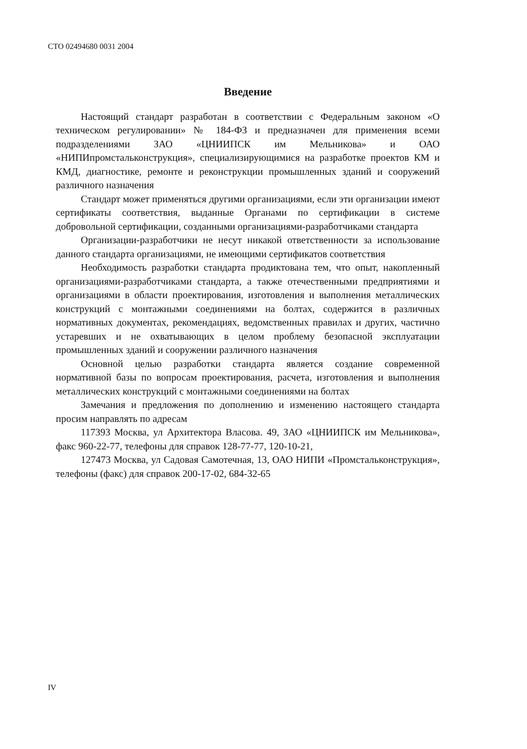СТО 02494680 0031 2004
Введение
Настоящий стандарт разработан в соответствии с Федеральным законом «О техническом регулировании» № 184-ФЗ и предназначен для применения всеми подразделениями ЗАО «ЦНИИПСК им Мельникова» и ОАО «НИПИпромстальконструкция», специализирующимися на разработке проектов КМ и КМД, диагностике, ремонте и реконструкции промышленных зданий и сооружений различного назначения
Стандарт может применяться другими организациями, если эти организации имеют сертификаты соответствия, выданные Органами по сертификации в системе добровольной сертификации, созданными организациями-разработчиками стандарта
Организации-разработчики не несут никакой ответственности за использование данного стандарта организациями, не имеющими сертификатов соответствия
Необходимость разработки стандарта продиктована тем, что опыт, накопленный организациями-разработчиками стандарта, а также отечественными предприятиями и организациями в области проектирования, изготовления и выполнения металлических конструкций с монтажными соединениями на болтах, содержится в различных нормативных документах, рекомендациях, ведомственных правилах и других, частично устаревших и не охватывающих в целом проблему безопасной эксплуатации промышленных зданий и сооружении различного назначения
Основной целью разработки стандарта является создание современной нормативной базы по вопросам проектирования, расчета, изготовления и выполнения металлических конструкций с монтажными соединениями на болтах
Замечания и предложения по дополнению и изменению настоящего стандарта просим направлять по адресам
117393 Москва, ул Архитектора Власова. 49, ЗАО «ЦНИИПСК им Мельникова», факс 960-22-77, телефоны для справок 128-77-77, 120-10-21,
127473 Москва, ул Садовая Самотечная, 13, ОАО НИПИ «Промстальконструкция», телефоны (факс) для справок 200-17-02, 684-32-65
IV